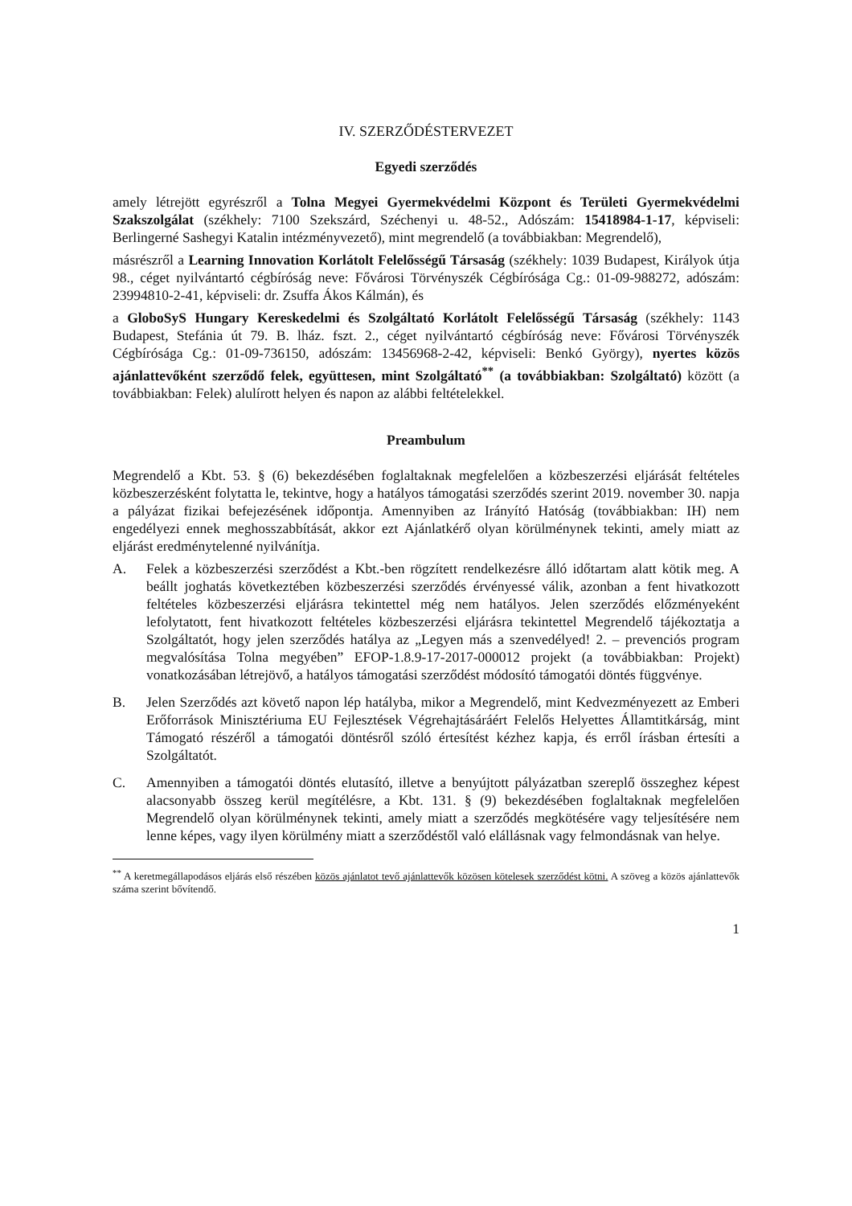IV. SZERZŐDÉSTERVEZET
Egyedi szerződés
amely létrejött egyrészről a Tolna Megyei Gyermekvédelmi Központ és Területi Gyermekvédelmi Szakszolgálat (székhely: 7100 Szekszárd, Széchenyi u. 48-52., Adószám: 15418984-1-17, képviseli: Berlingerné Sashegyi Katalin intézményvezető), mint megrendelő (a továbbiakban: Megrendelő),
másrészről a Learning Innovation Korlátolt Felelősségű Társaság (székhely: 1039 Budapest, Királyok útja 98., céget nyilvántartó cégbíróság neve: Fővárosi Törvényszék Cégbírósága Cg.: 01-09-988272, adószám: 23994810-2-41, képviseli: dr. Zsuffa Ákos Kálmán), és
a GloboSyS Hungary Kereskedelmi és Szolgáltató Korlátolt Felelősségű Társaság (székhely: 1143 Budapest, Stefánia út 79. B. lház. fszt. 2., céget nyilvántartó cégbíróság neve: Fővárosi Törvényszék Cégbírósága Cg.: 01-09-736150, adószám: 13456968-2-42, képviseli: Benkó György), nyertes közös ajánlattevőként szerződő felek, együttesen, mint Szolgáltató<sup>**</sup> (a továbbiakban: Szolgáltató) között (a továbbiakban: Felek) alulírott helyen és napon az alábbi feltételekkel.
Preambulum
Megrendelő a Kbt. 53. § (6) bekezdésében foglaltaknak megfelelően a közbeszerzési eljárását feltételes közbeszerzésként folytatta le, tekintve, hogy a hatályos támogatási szerződés szerint 2019. november 30. napja a pályázat fizikai befejezésének időpontja. Amennyiben az Irányító Hatóság (továbbiakban: IH) nem engedélyezi ennek meghosszabbítását, akkor ezt Ajánlatkérő olyan körülménynek tekinti, amely miatt az eljárást eredménytelenné nyilvánítja.
A. Felek a közbeszerzési szerződést a Kbt.-ben rögzített rendelkezésre álló időtartam alatt kötik meg. A beállt joghatás következtében közbeszerzési szerződés érvényessé válik, azonban a fent hivatkozott feltételes közbeszerzési eljárásra tekintettel még nem hatályos. Jelen szerződés előzményeként lefolytatott, fent hivatkozott feltételes közbeszerzési eljárásra tekintettel Megrendelő tájékoztatja a Szolgáltatót, hogy jelen szerződés hatálya az „Legyen más a szenvedélyed! 2. – prevenciós program megvalósítása Tolna megyében” EFOP-1.8.9-17-2017-000012 projekt (a továbbiakban: Projekt) vonatkozásában létrejövő, a hatályos támogatási szerződést módosító támogatói döntés függvénye.
B. Jelen Szerződés azt követő napon lép hatályba, mikor a Megrendelő, mint Kedvezményezett az Emberi Erőforrások Minisztériuma EU Fejlesztések Végrehajtásáráért Felelős Helyettes Államtitkárság, mint Támogató részéről a támogatói döntésről szóló értesítést kézhez kapja, és erről írásban értesíti a Szolgáltatót.
C. Amennyiben a támogatói döntés elutasító, illetve a benyújtott pályázatban szereplő összeghez képest alacsonyabb összeg kerül megítélésre, a Kbt. 131. § (9) bekezdésében foglaltaknak megfelelően Megrendelő olyan körülménynek tekinti, amely miatt a szerződés megkötésére vagy teljesítésére nem lenne képes, vagy ilyen körülmény miatt a szerződéstől való elállásnak vagy felmondásnak van helye.
<sup>**</sup> A keretmegállapodásos eljárás első részében közös ajánlatot tevő ajánlattevők közösen kötelesek szerződést kötni. A szöveg a közös ajánlattevők száma szerint bővítendő.
1